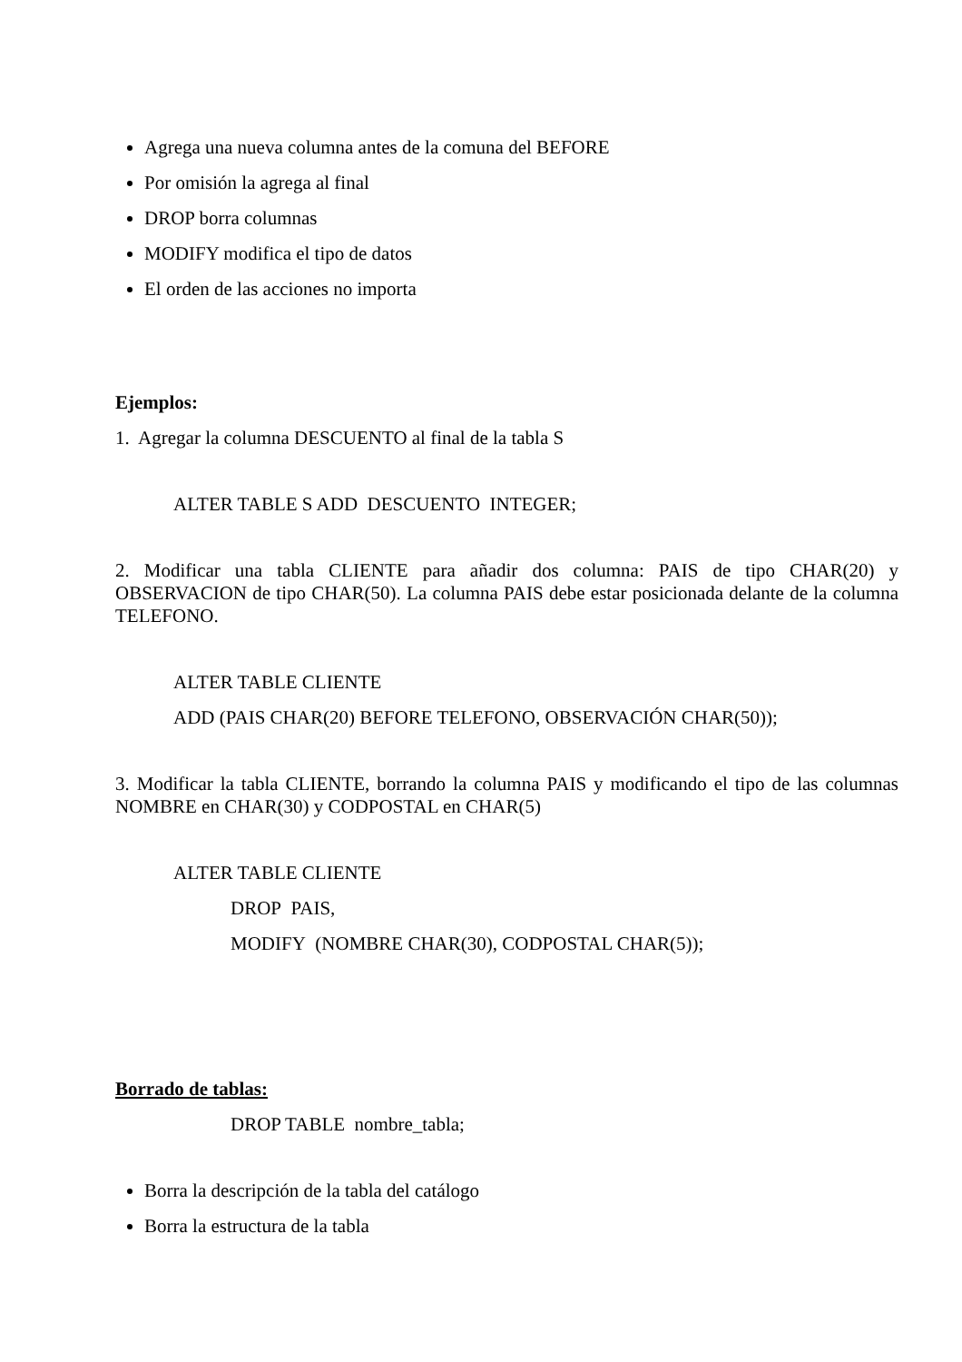Agrega una nueva columna antes de la comuna del BEFORE
Por omisión la agrega al final
DROP borra columnas
MODIFY modifica el tipo de datos
El orden de las acciones no importa
Ejemplos:
1. Agregar la columna DESCUENTO al final de la tabla S
ALTER TABLE S ADD DESCUENTO INTEGER;
2. Modificar una tabla CLIENTE para añadir dos columna: PAIS de tipo CHAR(20) y OBSERVACION de tipo CHAR(50). La columna PAIS debe estar posicionada delante de la columna TELEFONO.
ALTER TABLE CLIENTE
ADD (PAIS CHAR(20) BEFORE TELEFONO, OBSERVACIÓN CHAR(50));
3. Modificar la tabla CLIENTE, borrando la columna PAIS y modificando el tipo de las columnas NOMBRE en CHAR(30) y CODPOSTAL en CHAR(5)
ALTER TABLE CLIENTE
DROP PAIS,
MODIFY (NOMBRE CHAR(30), CODPOSTAL CHAR(5));
Borrado de tablas:
DROP TABLE nombre_tabla;
Borra la descripción de la tabla del catálogo
Borra la estructura de la tabla